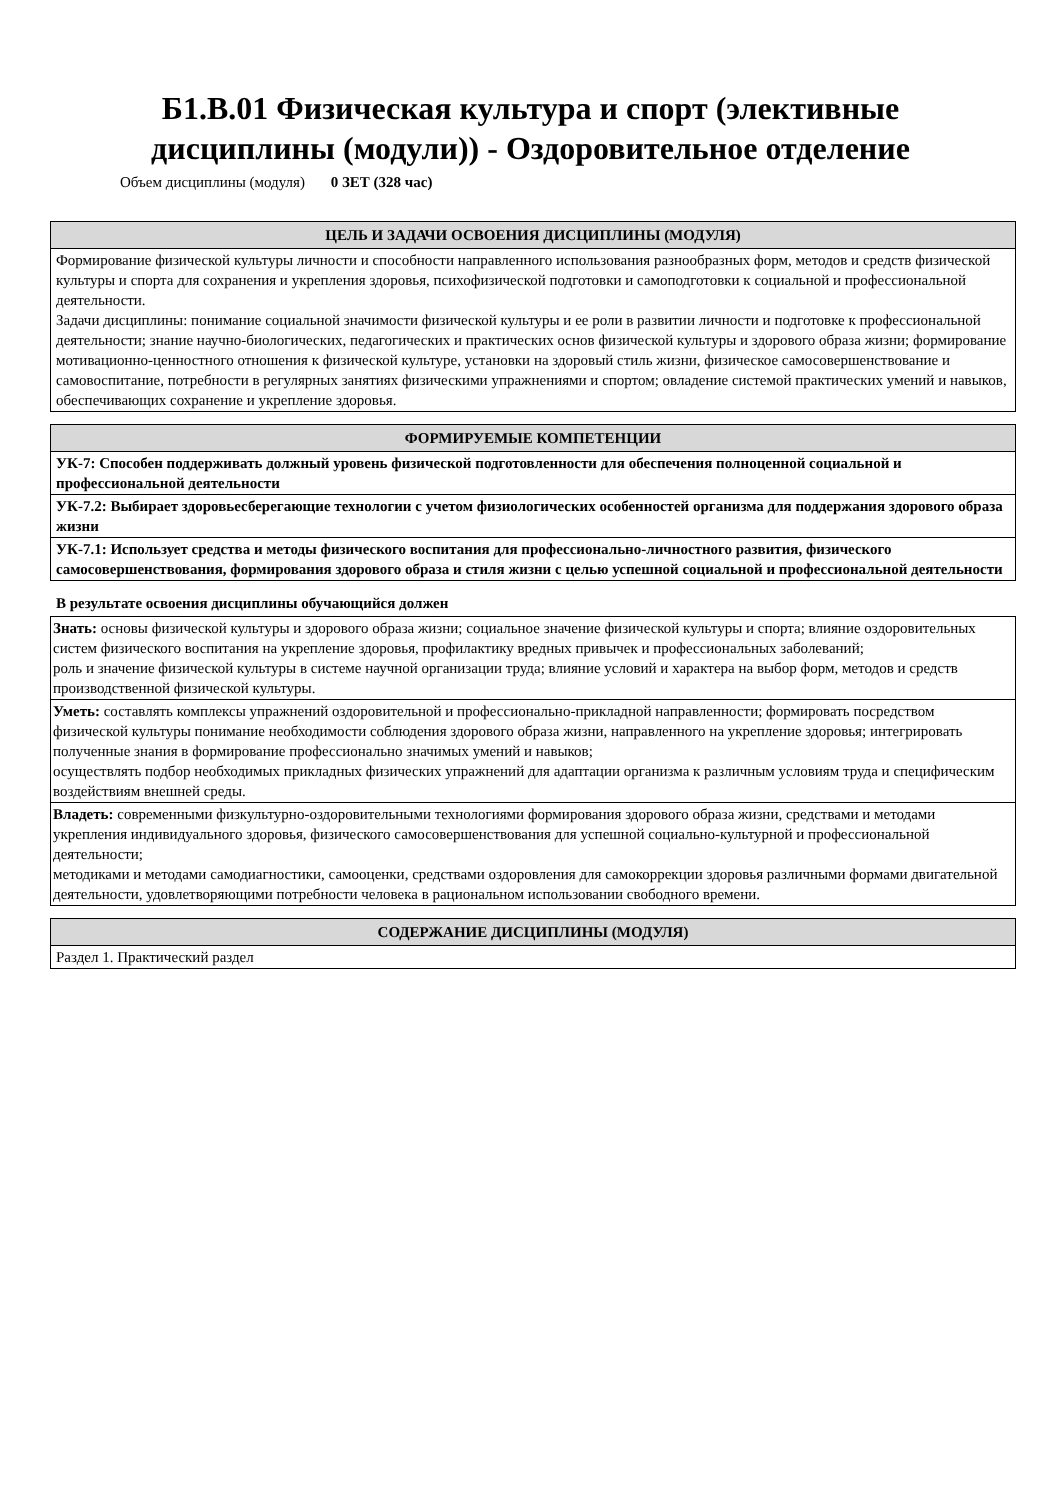Б1.В.01 Физическая культура и спорт (элективные
дисциплины (модули)) - Оздоровительное отделение
Объем дисциплины (модуля) 0 ЗЕТ (328 час)
| ЦЕЛЬ И ЗАДАЧИ ОСВОЕНИЯ ДИСЦИПЛИНЫ (МОДУЛЯ) |
| --- |
| Формирование физической культуры личности и способности направленного использования разнообразных форм, методов и средств физической культуры и спорта для сохранения и укрепления здоровья, психофизической подготовки и самоподготовки к социальной и профессиональной деятельности. Задачи дисциплины: понимание социальной значимости физической культуры и ее роли в развитии личности и подготовке к профессиональной деятельности; знание научно-биологических, педагогических и практических основ физической культуры и здорового образа жизни; формирование мотивационно-ценностного отношения к физической культуре, установки на здоровый стиль жизни, физическое самосовершенствование и самовоспитание, потребности в регулярных занятиях физическими упражнениями и спортом; овладение системой практических умений и навыков, обеспечивающих сохранение и укрепление здоровья. |
| ФОРМИРУЕМЫЕ КОМПЕТЕНЦИИ |
| --- |
| УК-7: Способен поддерживать должный уровень физической подготовленности для обеспечения полноценной социальной и профессиональной деятельности |
| УК-7.2: Выбирает здоровьесберегающие технологии с учетом физиологических особенностей организма для поддержания здорового образа жизни |
| УК-7.1: Использует средства и методы физического воспитания для профессионально-личностного развития, физического самосовершенствования, формирования здорового образа и стиля жизни с целью успешной социальной и профессиональной деятельности |
В результате освоения дисциплины обучающийся должен
| Знать: основы физической культуры и здорового образа жизни; социальное значение физической культуры и спорта; влияние оздоровительных систем физического воспитания на укрепление здоровья, профилактику вредных привычек и профессиональных заболеваний; роль и значение физической культуры в системе научной организации труда; влияние условий и характера на выбор форм, методов и средств производственной физической культуры. |
| Уметь: составлять комплексы упражнений оздоровительной и профессионально-прикладной направленности; формировать посредством физической культуры понимание необходимости соблюдения здорового образа жизни, направленного на укрепление здоровья; интегрировать полученные знания в формирование профессионально значимых умений и навыков; осуществлять подбор необходимых прикладных физических упражнений для адаптации организма к различным условиям труда и специфическим воздействиям внешней среды. |
| Владеть: современными физкультурно-оздоровительными технологиями формирования здорового образа жизни, средствами и методами укрепления индивидуального здоровья, физического самосовершенствования для успешной социально-культурной и профессиональной деятельности; методиками и методами самодиагностики, самооценки, средствами оздоровления для самокоррекции здоровья различными формами двигательной деятельности, удовлетворяющими потребности человека в рациональном использовании свободного времени. |
| СОДЕРЖАНИЕ ДИСЦИПЛИНЫ (МОДУЛЯ) |
| --- |
| Раздел 1. Практический раздел |